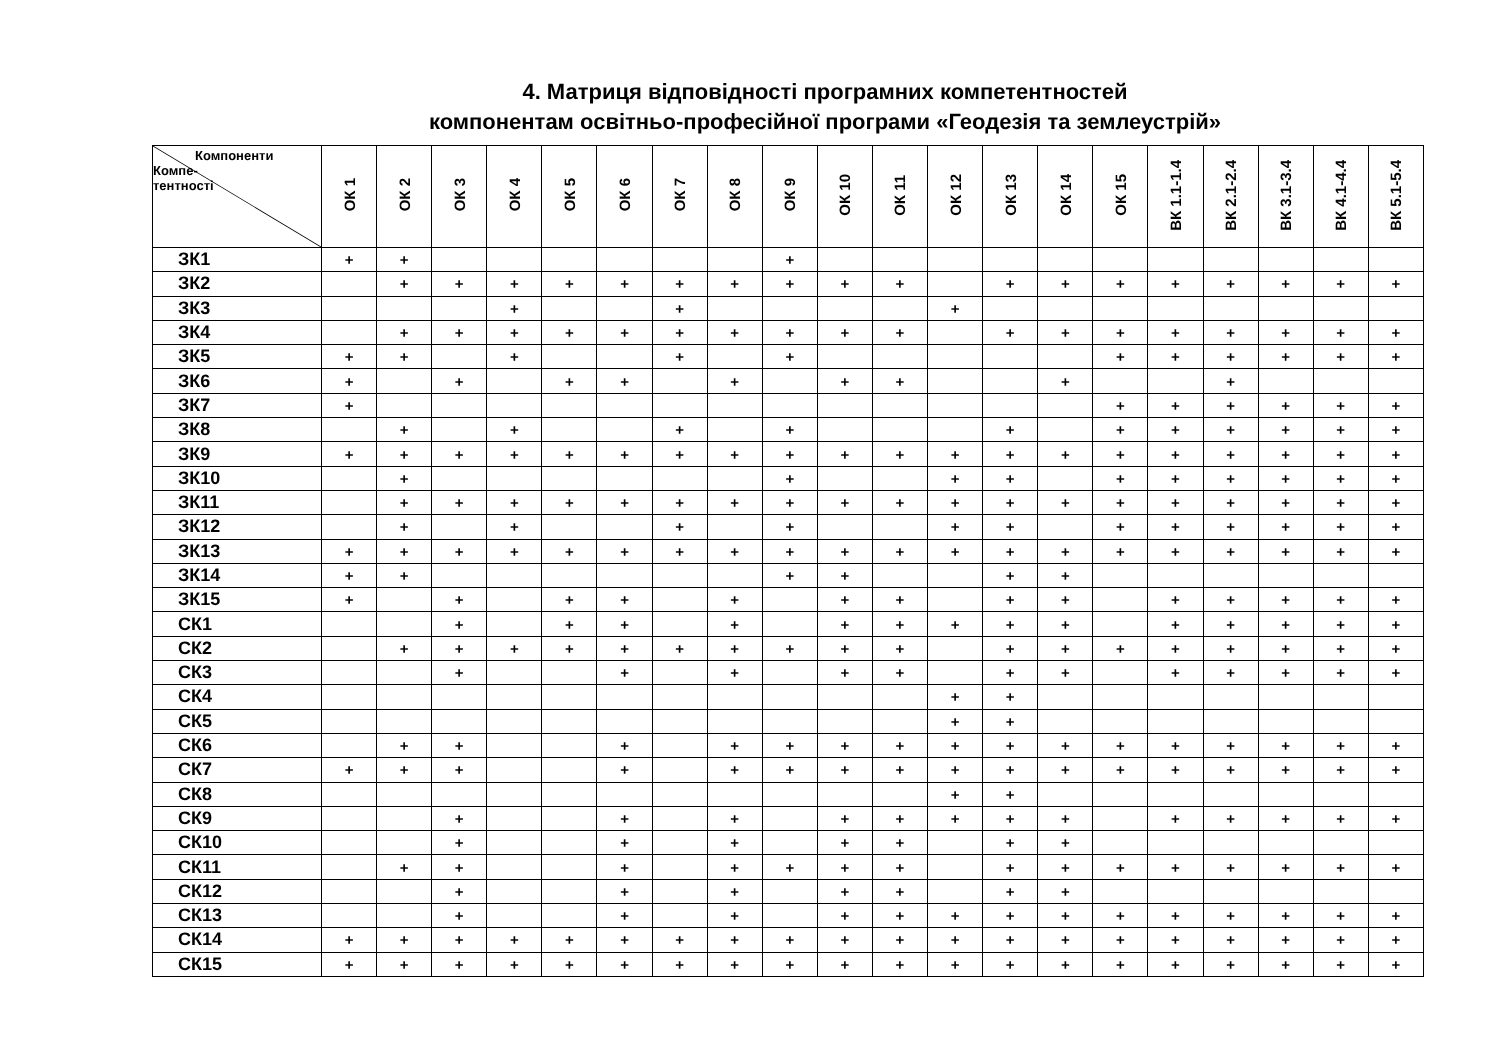4. Матриця відповідності програмних компетентностей
компонентам освітньо-професійної програми «Геодезія та землеустрій»
| Компоненти Компе-тентності | ОК 1 | ОК 2 | ОК 3 | ОК 4 | ОК 5 | ОК 6 | ОК 7 | ОК 8 | ОК 9 | ОК 10 | ОК 11 | ОК 12 | ОК 13 | ОК 14 | ОК 15 | ВК 1.1-1.4 | ВК 2.1-2.4 | ВК 3.1-3.4 | ВК 4.1-4.4 | ВК 5.1-5.4 |
| --- | --- | --- | --- | --- | --- | --- | --- | --- | --- | --- | --- | --- | --- | --- | --- | --- | --- | --- | --- | --- |
| ЗК1 | + | + | | | | | | | + | | | | | | | | | | | |
| ЗК2 | | + | + | + | + | + | + | + | + | + | + | | + | + | + | + | + | + | + | + |
| ЗК3 | | | | + | | | + | | | | | + | | | | | | | | |
| ЗК4 | | + | + | + | + | + | + | + | + | + | + | | + | + | + | + | + | + | + | + |
| ЗК5 | + | + | | + | | | + | | + | | | | | | + | + | + | + | + | + |
| ЗК6 | + | | + | | + | + | | + | | + | + | | | + | | | + | | | |
| ЗК7 | + | | | | | | | | | | | | | | + | + | + | + | + | + |
| ЗК8 | | + | | + | | | + | | + | | | | + | | + | + | + | + | + | + |
| ЗК9 | + | + | + | + | + | + | + | + | + | + | + | + | + | + | + | + | + | + | + | + |
| ЗК10 | | + | | | | | | | + | | | + | + | | + | + | + | + | + | + |
| ЗК11 | | + | + | + | + | + | + | + | + | + | + | + | + | + | + | + | + | + | + | + |
| ЗК12 | | + | | + | | | + | | + | | | + | + | | + | + | + | + | + | + |
| ЗК13 | + | + | + | + | + | + | + | + | + | + | + | + | + | + | + | + | + | + | + | + |
| ЗК14 | + | + | | | | | | | + | + | | | + | + | | | | | | |
| ЗК15 | + | | + | | + | + | | + | | + | + | | + | + | | + | + | + | + | + |
| СК1 | | | + | | + | + | | + | | + | + | + | + | + | | + | + | + | + | + |
| СК2 | | + | + | + | + | + | + | + | + | + | + | | + | + | + | + | + | + | + | + |
| СК3 | | | + | | | + | | + | | + | + | | + | + | | + | + | + | + | + |
| СК4 | | | | | | | | | | | | + | + | | | | | | | |
| СК5 | | | | | | | | | | | | + | + | | | | | | | |
| СК6 | | + | + | | | + | | + | + | + | + | + | + | + | + | + | + | + | + | + |
| СК7 | + | + | + | | | + | | + | + | + | + | + | + | + | + | + | + | + | + | + |
| СК8 | | | | | | | | | | | | + | + | | | | | | | |
| СК9 | | | + | | | + | | + | | + | + | + | + | + | | + | + | + | + | + |
| СК10 | | | + | | | + | | + | | + | + | | + | + | | | | | | |
| СК11 | | + | + | | | + | | + | + | + | + | | + | + | + | + | + | + | + | + |
| СК12 | | | + | | | + | | + | | + | + | | + | + | | | | | | |
| СК13 | | | + | | | + | | + | | + | + | + | + | + | + | + | + | + | + | + |
| СК14 | + | + | + | + | + | + | + | + | + | + | + | + | + | + | + | + | + | + | + | + |
| СК15 | + | + | + | + | + | + | + | + | + | + | + | + | + | + | + | + | + | + | + | + |